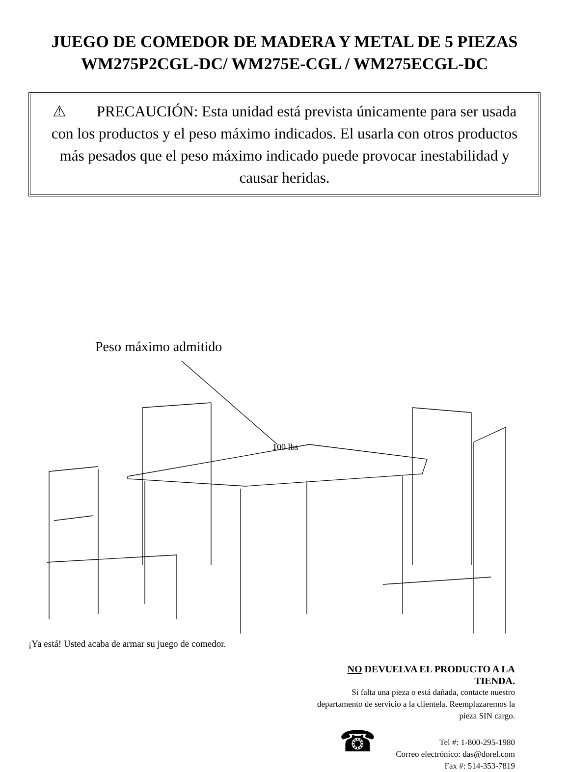JUEGO DE COMEDOR DE MADERA Y METAL DE 5 PIEZAS
WM275P2CGL-DC/ WM275E-CGL / WM275ECGL-DC
⚠ PRECAUCIÓN: Esta unidad está prevista únicamente para ser usada con los productos y el peso máximo indicados. El usarla con otros productos más pesados que el peso máximo indicado puede provocar inestabilidad y causar heridas.
Peso máximo admitido
100 lbs
¡Ya está! Usted acaba de armar su juego de comedor.
NO DEVUELVA EL PRODUCTO A LA
TIENDA.
Si falta una pieza o está dañada, contacte nuestro
departamento de servicio a la clientela. Reemplazaremos la
pieza SIN cargo.
☎
Tel #: 1-800-295-1980
Correo electrónico: das@dorel.com
Fax #: 514-353-7819